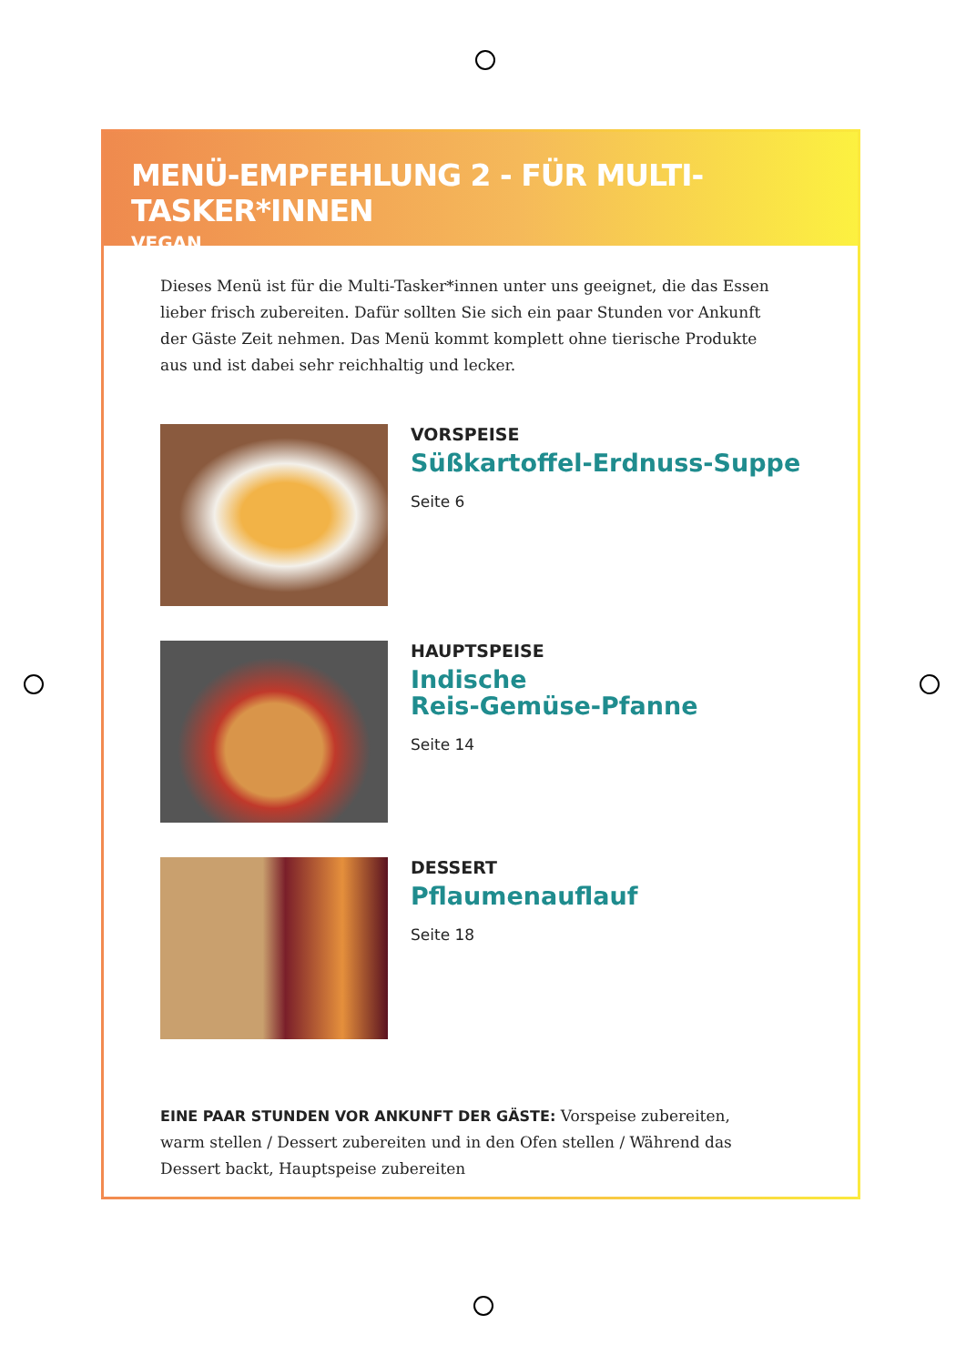MENÜ-EMPFEHLUNG 2 - FÜR MULTI-TASKER*INNEN
VEGAN
Dieses Menü ist für die Multi-Tasker*innen unter uns geeignet, die das Essen lieber frisch zubereiten. Dafür sollten Sie sich ein paar Stunden vor Ankunft der Gäste Zeit nehmen. Das Menü kommt komplett ohne tierische Produkte aus und ist dabei sehr reichhaltig und lecker.
VORSPEISE
Süßkartoffel-Erdnuss-Suppe
Seite 6
HAUPTSPEISE
Indische
Reis-Gemüse-Pfanne
Seite 14
DESSERT
Pflaumenauflauf
Seite 18
EINE PAAR STUNDEN VOR ANKUNFT DER GÄSTE: Vorspeise zubereiten, warm stellen / Dessert zubereiten und in den Ofen stellen / Während das Dessert backt, Hauptspeise zubereiten